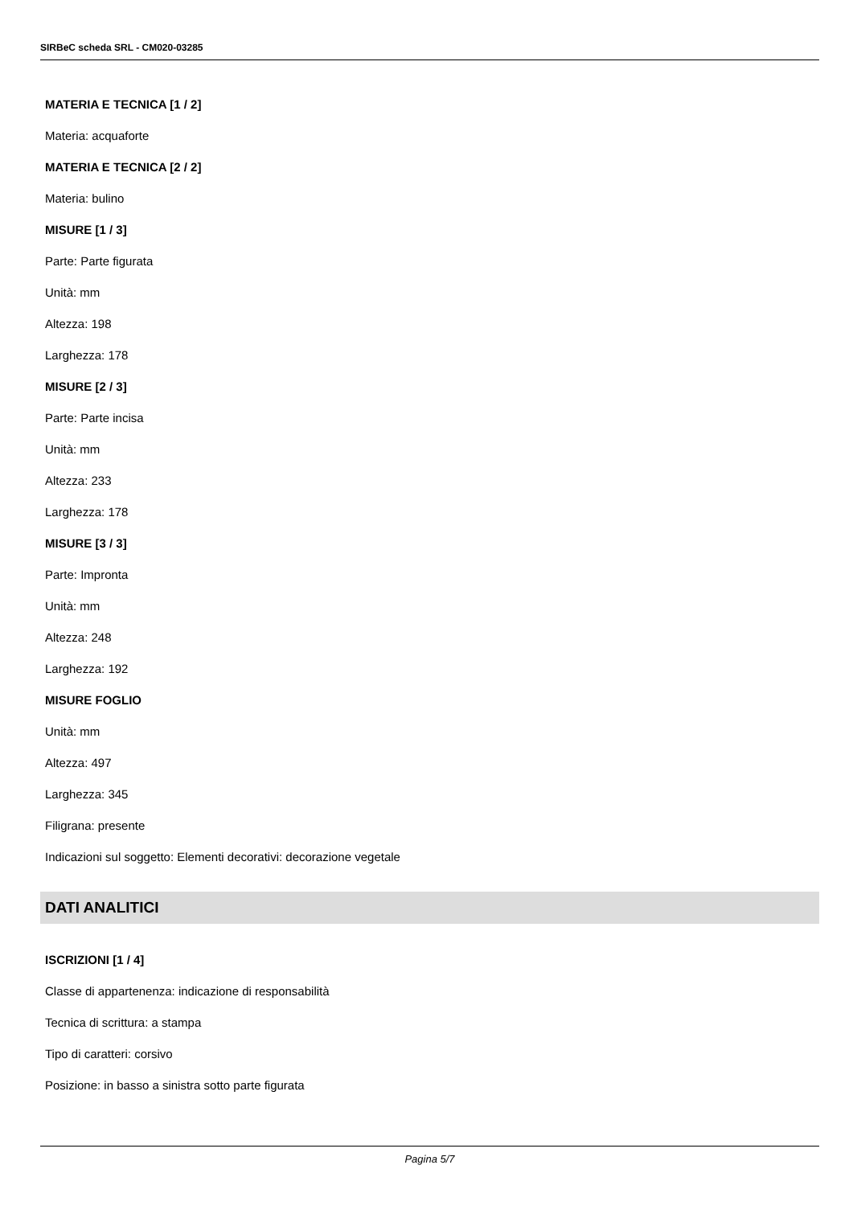SIRBeC scheda SRL - CM020-03285
MATERIA E TECNICA [1 / 2]
Materia: acquaforte
MATERIA E TECNICA [2 / 2]
Materia: bulino
MISURE [1 / 3]
Parte: Parte figurata
Unità: mm
Altezza: 198
Larghezza: 178
MISURE [2 / 3]
Parte: Parte incisa
Unità: mm
Altezza: 233
Larghezza: 178
MISURE [3 / 3]
Parte: Impronta
Unità: mm
Altezza: 248
Larghezza: 192
MISURE FOGLIO
Unità: mm
Altezza: 497
Larghezza: 345
Filigrana: presente
Indicazioni sul soggetto: Elementi decorativi: decorazione vegetale
DATI ANALITICI
ISCRIZIONI [1 / 4]
Classe di appartenenza: indicazione di responsabilità
Tecnica di scrittura: a stampa
Tipo di caratteri: corsivo
Posizione: in basso a sinistra sotto parte figurata
Pagina 5/7